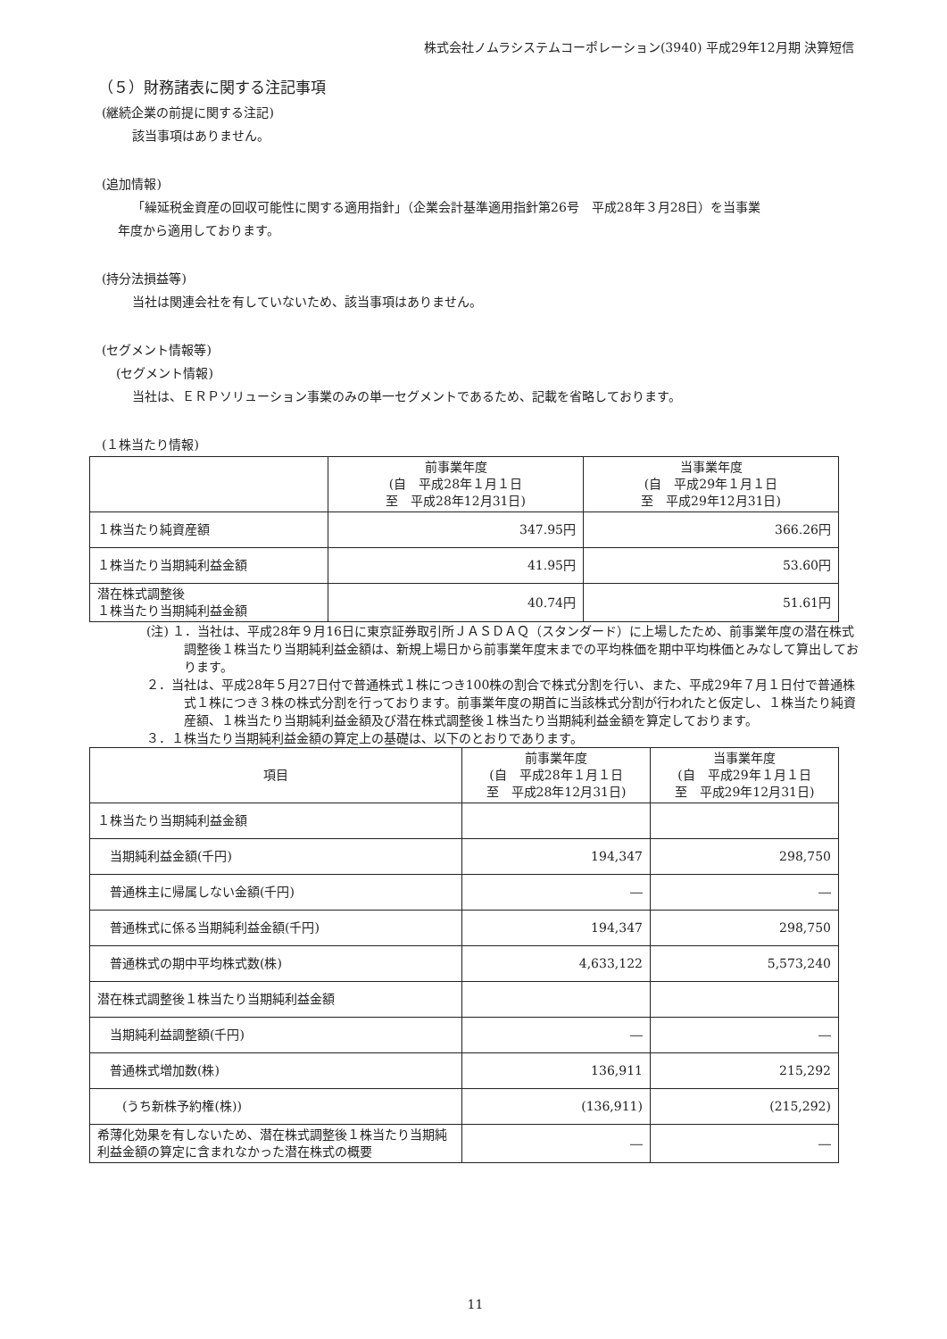株式会社ノムラシステムコーポレーション(3940) 平成29年12月期 決算短信
（５）財務諸表に関する注記事項
(継続企業の前提に関する注記)
該当事項はありません。
(追加情報)
「繰延税金資産の回収可能性に関する適用指針」（企業会計基準適用指針第26号　平成28年３月28日）を当事業
年度から適用しております。
(持分法損益等)
当社は関連会社を有していないため、該当事項はありません。
(セグメント情報等)
(セグメント情報)
当社は、ＥＲＰソリューション事業のみの単一セグメントであるため、記載を省略しております。
(１株当たり情報)
| | 前事業年度 (自 平成28年１月１日 至 平成28年12月31日) | 当事業年度 (自 平成29年１月１日 至 平成29年12月31日) |
| --- | --- | --- |
| １株当たり純資産額 | 347.95円 | 366.26円 |
| １株当たり当期純利益金額 | 41.95円 | 53.60円 |
| 潜在株式調整後 １株当たり当期純利益金額 | 40.74円 | 51.61円 |
(注) １．当社は、平成28年９月16日に東京証券取引所ＪＡＳＤＡＱ（スタンダード）に上場したため、前事業年度の潜在株式調整後１株当たり当期純利益金額は、新規上場日から前事業年度末までの平均株価を期中平均株価とみなして算出しております。
２．当社は、平成28年５月27日付で普通株式１株につき100株の割合で株式分割を行い、また、平成29年７月１日付で普通株式１株につき３株の株式分割を行っております。前事業年度の期首に当該株式分割が行われたと仮定し、１株当たり純資産額、１株当たり当期純利益金額及び潜在株式調整後１株当たり当期純利益金額を算定しております。
３．１株当たり当期純利益金額の算定上の基礎は、以下のとおりであります。
| 項目 | 前事業年度 (自 平成28年１月１日 至 平成28年12月31日) | 当事業年度 (自 平成29年１月１日 至 平成29年12月31日) |
| --- | --- | --- |
| １株当たり当期純利益金額 | | |
| 当期純利益金額(千円) | 194,347 | 298,750 |
| 普通株主に帰属しない金額(千円) | ― | ― |
| 普通株式に係る当期純利益金額(千円) | 194,347 | 298,750 |
| 普通株式の期中平均株式数(株) | 4,633,122 | 5,573,240 |
| 潜在株式調整後１株当たり当期純利益金額 | | |
| 当期純利益調整額(千円) | ― | ― |
| 普通株式増加数(株) | 136,911 | 215,292 |
| (うち新株予約権(株)) | (136,911) | (215,292) |
| 希薄化効果を有しないため、潜在株式調整後１株当たり当期純利益金額の算定に含まれなかった潜在株式の概要 | ― | ― |
11